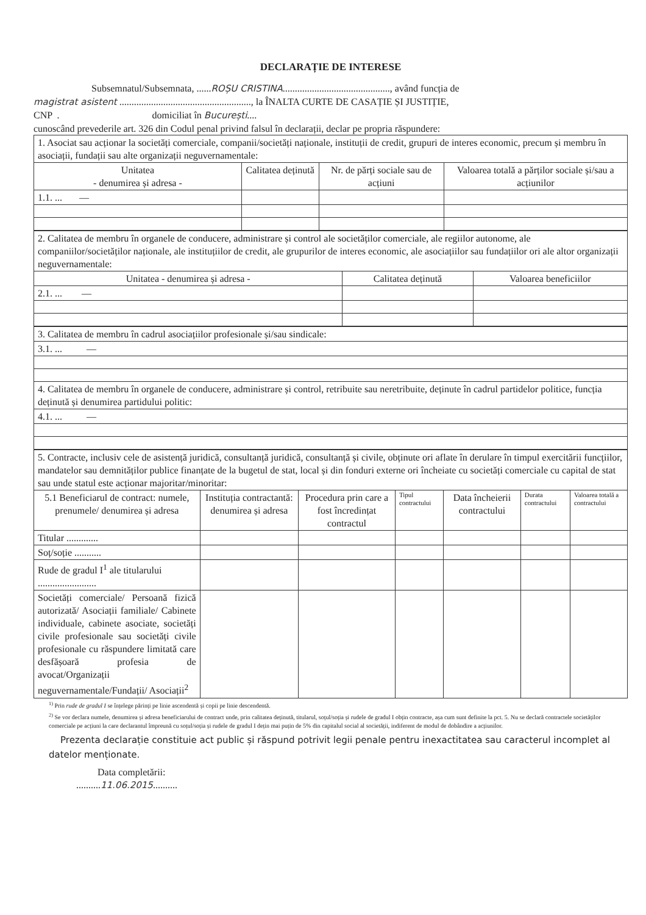DECLARAȚIE DE INTERESE
Subsemnatul/Subsemnata, ......ROȘU CRISTINA............................................, având funcția de
magistrat asistent ......................................................, la ÎNALTA CURTE DE CASAȚIE ȘI JUSTIȚIE,
CNP . domiciliat în București....
cunoscând prevederile art. 326 din Codul penal privind falsul în declarații, declar pe propria răspundere:
| 1. Asociat sau acționar la societăți comerciale, companii/societăți naționale, instituții de credit, grupuri de interes economic, precum și membru în asociații, fundații sau alte organizații neguvernamentale: | | | |
| Unitatea - denumirea și adresa - | Calitatea deținută | Nr. de părți sociale sau de acțiuni | Valoarea totală a părților sociale și/sau a acțiunilor |
| 1.1. ... — | | | |
| 2. Calitatea de membru în organele de conducere, administrare și control ale societăților comerciale, ale regiilor autonome, ale companiilor/societăților naționale, ale instituțiilor de credit, ale grupurilor de interes economic, ale asociațiilor sau fundațiilor ori ale altor organizații neguvernamentale: | | |
| Unitatea - denumirea și adresa - | Calitatea deținută | Valoarea beneficiilor |
| 2.1. ... — | | |
| 3. Calitatea de membru în cadrul asociațiilor profesionale și/sau sindicale: |
| 3.1. ... — |
| 4. Calitatea de membru în organele de conducere, administrare și control, retribuite sau neretribuite, deținute în cadrul partidelor politice, funcția deținută și denumirea partidului politic: |
| 4.1. ... — |
| 5. Contracte, inclusiv cele de asistență juridică, consultanță juridică, consultanță și civile, obținute ori aflate în derulare în timpul exercitării funcțiilor, mandatelor sau demnităților publice finanțate de la bugetul de stat, local și din fonduri externe ori încheiate cu societăți comerciale cu capital de stat sau unde statul este acționar majoritar/minoritar: | | | | | | |
| 5.1 Beneficiarul de contract: numele, prenumele/ denumirea și adresa | Instituția contractantă: denumirea și adresa | Procedura prin care a fost încredințat contractul | Tipul contractului | Data încheierii contractului | Durata contractului | Valoarea totală a contractului |
| Titular ............. | | | | | | |
| Soț/soție ........... | | | | | | |
| Rude de gradul I<sup>1</sup> ale titularului ........................ | | | | | | |
| Societăți comerciale/ Persoană fizică autorizată/ Asociații familiale/ Cabinete individuale, cabinete asociate, societăți civile profesionale sau societăți civile profesionale cu răspundere limitată care desfășoară profesia de avocat/Organizații neguvernamentale/Fundații/ Asociații<sup>2</sup> | | | | | | |
<sup>1)</sup> Prin rude de gradul I se înțelege părinți pe linie ascendentă și copii pe linie descendentă.
<sup>2)</sup> Se vor declara numele, denumirea și adresa beneficiarului de contract unde, prin calitatea deținută, titularul, soțul/soția și rudele de gradul I obțin contracte, așa cum sunt definite la pct. 5. Nu se declară contractele societăților comerciale pe acțiuni la care declarantul împreună cu soțul/soția și rudele de gradul I dețin mai puțin de 5% din capitalul social al societății, indiferent de modul de dobândire a acțiunilor.
Prezenta declarație constituie act public și răspund potrivit legii penale pentru inexactitatea sau caracterul incomplet al datelor menționate.
Data completării:
..........11.06.2015..........